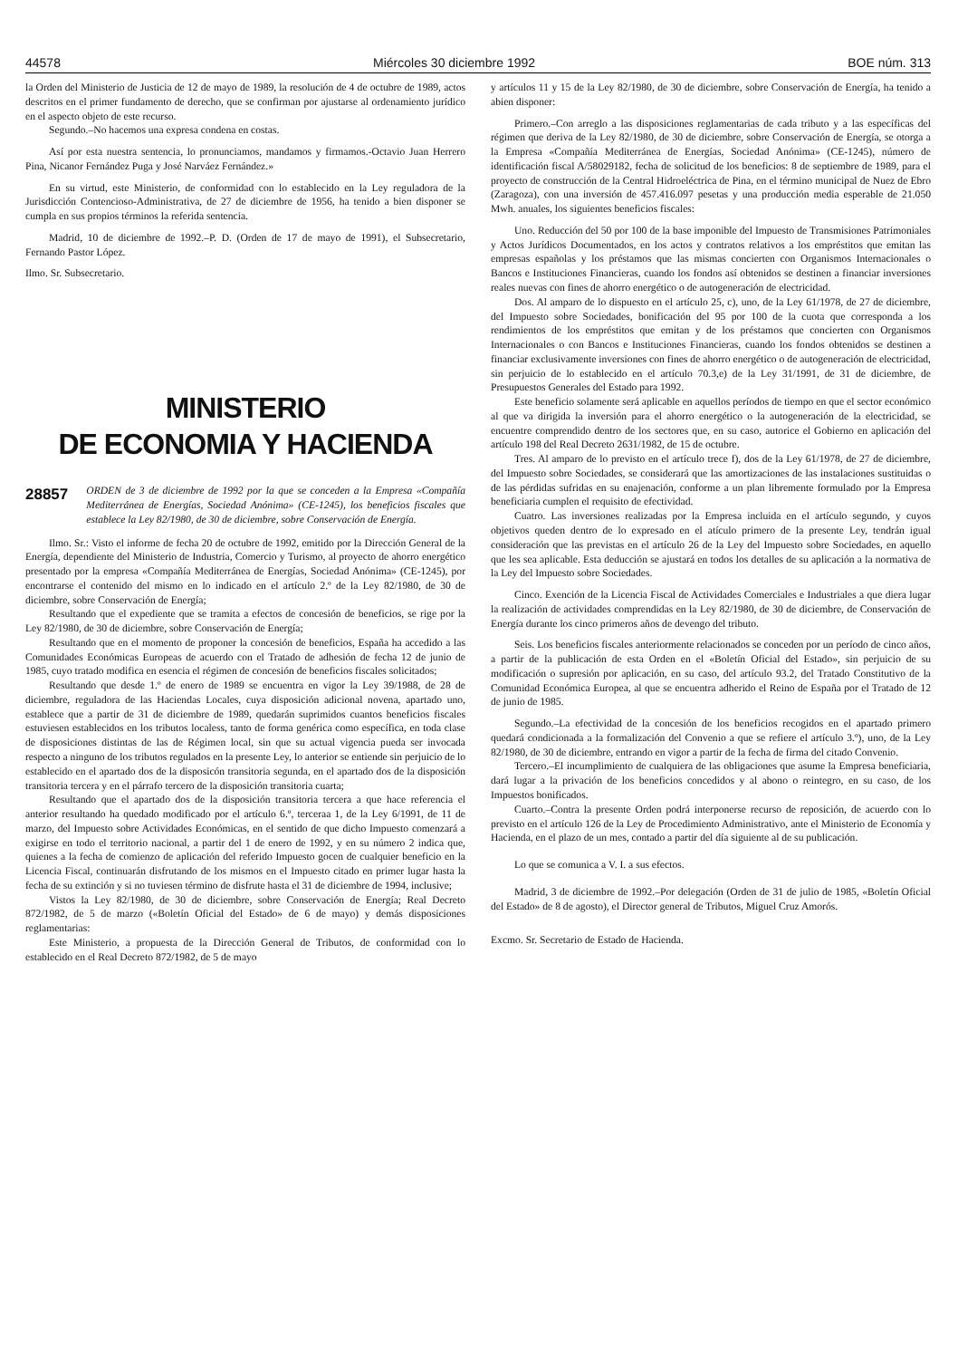44578 Miércoles 30 diciembre 1992 BOE núm. 313
la Orden del Ministerio de Justicia de 12 de mayo de 1989, la resolución de 4 de octubre de 1989, actos descritos en el primer fundamento de derecho, que se confirman por ajustarse al ordenamiento jurídico en el aspecto objeto de este recurso.
Segundo.–No hacemos una expresa condena en costas.
Así por esta nuestra sentencia, lo pronunciamos, mandamos y firmamos.-Octavio Juan Herrero Pina, Nicanor Fernández Puga y José Narváez Fernández.»
En su virtud, este Ministerio, de conformidad con lo establecido en la Ley reguladora de la Jurisdicción Contencioso-Administrativa, de 27 de diciembre de 1956, ha tenido a bien disponer se cumpla en sus propios términos la referida sentencia.
Madrid, 10 de diciembre de 1992.–P. D. (Orden de 17 de mayo de 1991), el Subsecretario, Fernando Pastor López.
Ilmo. Sr. Subsecretario.
MINISTERIO
DE ECONOMIA Y HACIENDA
28857 ORDEN de 3 de diciembre de 1992 por la que se conceden a la Empresa «Compañía Mediterránea de Energías, Sociedad Anónima» (CE-1245), los beneficios fiscales que establece la Ley 82/1980, de 30 de diciembre, sobre Conservación de Energía.
Ilmo. Sr.: Visto el informe de fecha 20 de octubre de 1992, emitido por la Dirección General de la Energía, dependiente del Ministerio de Industria, Comercio y Turismo, al proyecto de ahorro energético presentado por la empresa «Compañía Mediterránea de Energías, Sociedad Anónima» (CE-1245), por encontrarse el contenido del mismo en lo indicado en el artículo 2.º de la Ley 82/1980, de 30 de diciembre, sobre Conservación de Energía;
Resultando que el expediente que se tramita a efectos de concesión de beneficios, se rige por la Ley 82/1980, de 30 de diciembre, sobre Conservación de Energía;
Resultando que en el momento de proponer la concesión de beneficios, España ha accedido a las Comunidades Económicas Europeas de acuerdo con el Tratado de adhesión de fecha 12 de junio de 1985, cuyo tratado modifica en esencia el régimen de concesión de beneficios fiscales solicitados;
Resultando que desde 1.º de enero de 1989 se encuentra en vigor la Ley 39/1988, de 28 de diciembre, reguladora de las Haciendas Locales, cuya disposición adicional novena, apartado uno, establece que a partir de 31 de diciembre de 1989, quedarán suprimidos cuantos beneficios fiscales estuviesen establecidos en los tributos localess, tanto de forma genérica como específica, en toda clase de disposiciones distintas de las de Régimen local, sin que su actual vigencia pueda ser invocada respecto a ninguno de los tributos regulados en la presente Ley, lo anterior se entiende sin perjuicio de lo establecido en el apartado dos de la disposicón transitoria segunda, en el apartado dos de la disposición transitoria tercera y en el párrafo tercero de la disposición transitoria cuarta;
Resultando que el apartado dos de la disposición transitoria tercera a que hace referencia el anterior resultando ha quedado modificado por el artículo 6.º, terceraa 1, de la Ley 6/1991, de 11 de marzo, del Impuesto sobre Actividades Económicas, en el sentido de que dicho Impuesto comenzará a exigirse en todo el territorio nacional, a partir del 1 de enero de 1992, y en su número 2 indica que, quienes a la fecha de comienzo de aplicación del referido Impuesto gocen de cualquier beneficio en la Licencia Fiscal, continuarán disfrutando de los mismos en el Impuesto citado en primer lugar hasta la fecha de su extinción y si no tuviesen término de disfrute hasta el 31 de diciembre de 1994, inclusive;
Vistos la Ley 82/1980, de 30 de diciembre, sobre Conservación de Energía; Real Decreto 872/1982, de 5 de marzo («Boletín Oficial del Estado» de 6 de mayo) y demás disposiciones reglamentarias:
Este Ministerio, a propuesta de la Dirección General de Tributos, de conformidad con lo establecido en el Real Decreto 872/1982, de 5 de mayo
y artículos 11 y 15 de la Ley 82/1980, de 30 de diciembre, sobre Conservación de Energía, ha tenido a abien disponer:
Primero.–Con arreglo a las disposiciones reglamentarias de cada tributo y a las específicas del régimen que deriva de la Ley 82/1980, de 30 de diciembre, sobre Conservación de Energía, se otorga a la Empresa «Compañía Mediterránea de Energías, Sociedad Anónima» (CE-1245), número de identificación fiscal A/58029182, fecha de solicitud de los beneficios: 8 de septiembre de 1989, para el proyecto de construcción de la Central Hidroeléctrica de Pina, en el término municipal de Nuez de Ebro (Zaragoza), con una inversión de 457.416.097 pesetas y una producción media esperable de 21.050 Mwh. anuales, los siguientes beneficios fiscales:
Uno. Reducción del 50 por 100 de la base imponible del Impuesto de Transmisiones Patrimoniales y Actos Jurídicos Documentados, en los actos y contratos relativos a los empréstitos que emitan las empresas españolas y los préstamos que las mismas concierten con Organismos Internacionales o Bancos e Instituciones Financieras, cuando los fondos así obtenidos se destinen a financiar inversiones reales nuevas con fines de ahorro energético o de autogeneración de electricidad.
Dos. Al amparo de lo dispuesto en el artículo 25, c), uno, de la Ley 61/1978, de 27 de diciembre, del Impuesto sobre Sociedades, bonificación del 95 por 100 de la cuota que corresponda a los rendimientos de los empréstitos que emitan y de los préstamos que concierten con Organismos Internacionales o con Bancos e Instituciones Financieras, cuando los fondos obtenidos se destinen a financiar exclusivamente inversiones con fines de ahorro energético o de autogeneración de electricidad, sin perjuicio de lo establecido en el artículo 70.3,e) de la Ley 31/1991, de 31 de diciembre, de Presupuestos Generales del Estado para 1992.
Este beneficio solamente será aplicable en aquellos períodos de tiempo en que el sector económico al que va dirigida la inversión para el ahorro energético o la autogeneración de la electricidad, se encuentre comprendido dentro de los sectores que, en su caso, autorice el Gobierno en aplicación del artículo 198 del Real Decreto 2631/1982, de 15 de octubre.
Tres. Al amparo de lo previsto en el artículo trece f), dos de la Ley 61/1978, de 27 de diciembre, del Impuesto sobre Sociedades, se considerará que las amortizaciones de las instalaciones sustituidas o de las pérdidas sufridas en su enajenación, conforme a un plan libremente formulado por la Empresa beneficiaria cumplen el requisito de efectividad.
Cuatro. Las inversiones realizadas por la Empresa incluida en el artículo segundo, y cuyos objetivos queden dentro de lo expresado en el atículo primero de la presente Ley, tendrán igual consideración que las previstas en el artículo 26 de la Ley del Impuesto sobre Sociedades, en aquello que les sea aplicable. Esta deducción se ajustará en todos los detalles de su aplicación a la normativa de la Ley del Impuesto sobre Sociedades.
Cinco. Exención de la Licencia Fiscal de Actividades Comerciales e Industriales a que diera lugar la realización de actividades comprendidas en la Ley 82/1980, de 30 de diciembre, de Conservación de Energía durante los cinco primeros años de devengo del tributo.
Seis. Los beneficios fiscales anteriormente relacionados se conceden por un período de cinco años, a partir de la publicación de esta Orden en el «Boletín Oficial del Estado», sin perjuicio de su modificación o supresión por aplicación, en su caso, del artículo 93.2, del Tratado Constitutivo de la Comunidad Económica Europea, al que se encuentra adherido el Reino de España por el Tratado de 12 de junio de 1985.
Segundo.–La efectividad de la concesión de los beneficios recogidos en el apartado primero quedará condicionada a la formalización del Convenio a que se refiere el artículo 3.º), uno, de la Ley 82/1980, de 30 de diciembre, entrando en vigor a partir de la fecha de firma del citado Convenio.
Tercero.–El incumplimiento de cualquiera de las obligaciones que asume la Empresa beneficiaria, dará lugar a la privación de los beneficios concedidos y al abono o reintegro, en su caso, de los Impuestos bonificados.
Cuarto.–Contra la presente Orden podrá interponerse recurso de reposición, de acuerdo con lo previsto en el artículo 126 de la Ley de Procedimiento Administrativo, ante el Ministerio de Economía y Hacienda, en el plazo de un mes, contado a partir del día siguiente al de su publicación.
Lo que se comunica a V. I. a sus efectos.
Madrid, 3 de diciembre de 1992.–Por delegación (Orden de 31 de julio de 1985, «Boletín Oficial del Estado» de 8 de agosto), el Director general de Tributos, Miguel Cruz Amorós.
Excmo. Sr. Secretario de Estado de Hacienda.